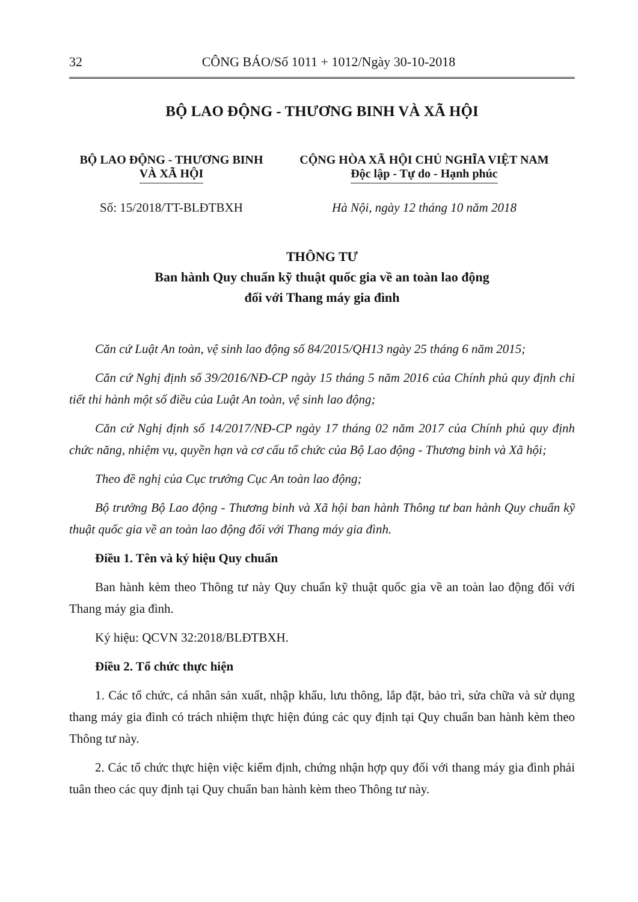32 CÔNG BÁO/Số 1011 + 1012/Ngày 30-10-2018
BỘ LAO ĐỘNG - THƯƠNG BINH VÀ XÃ HỘI
BỘ LAO ĐỘNG - THƯƠNG BINH
VÀ XÃ HỘI
CỘNG HÒA XÃ HỘI CHỦ NGHĨA VIỆT NAM
Độc lập - Tự do - Hạnh phúc
Số: 15/2018/TT-BLĐTBXH Hà Nội, ngày 12 tháng 10 năm 2018
THÔNG TƯ
Ban hành Quy chuẩn kỹ thuật quốc gia về an toàn lao động
đối với Thang máy gia đình
Căn cứ Luật An toàn, vệ sinh lao động số 84/2015/QH13 ngày 25 tháng 6 năm 2015;
Căn cứ Nghị định số 39/2016/NĐ-CP ngày 15 tháng 5 năm 2016 của Chính phủ quy định chi tiết thi hành một số điều của Luật An toàn, vệ sinh lao động;
Căn cứ Nghị định số 14/2017/NĐ-CP ngày 17 tháng 02 năm 2017 của Chính phủ quy định chức năng, nhiệm vụ, quyền hạn và cơ cấu tổ chức của Bộ Lao động - Thương binh và Xã hội;
Theo đề nghị của Cục trưởng Cục An toàn lao động;
Bộ trưởng Bộ Lao động - Thương binh và Xã hội ban hành Thông tư ban hành Quy chuẩn kỹ thuật quốc gia về an toàn lao động đối với Thang máy gia đình.
Điều 1. Tên và ký hiệu Quy chuẩn
Ban hành kèm theo Thông tư này Quy chuẩn kỹ thuật quốc gia về an toàn lao động đối với Thang máy gia đình.
Ký hiệu: QCVN 32:2018/BLĐTBXH.
Điều 2. Tổ chức thực hiện
1. Các tổ chức, cá nhân sản xuất, nhập khẩu, lưu thông, lắp đặt, bảo trì, sửa chữa và sử dụng thang máy gia đình có trách nhiệm thực hiện đúng các quy định tại Quy chuẩn ban hành kèm theo Thông tư này.
2. Các tổ chức thực hiện việc kiểm định, chứng nhận hợp quy đối với thang máy gia đình phải tuân theo các quy định tại Quy chuẩn ban hành kèm theo Thông tư này.